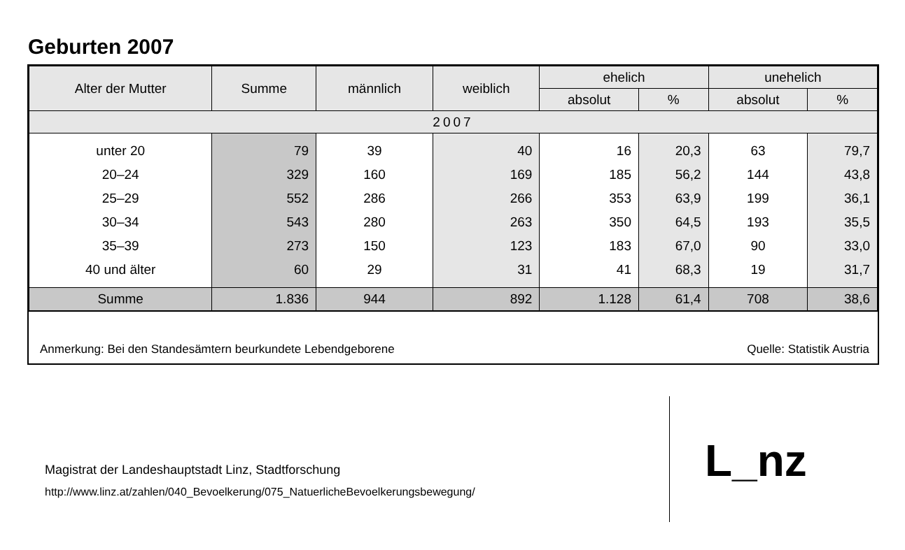Geburten 2007
| Alter der Mutter | Summe | männlich | weiblich | ehelich | | unehelich | |
| --- | --- | --- | --- | --- | --- | --- | --- |
| | | | | absolut | % | absolut | % |
| 2007 | | | | | | | |
| unter 20 | 79 | 39 | 40 | 16 | 20,3 | 63 | 79,7 |
| 20–24 | 329 | 160 | 169 | 185 | 56,2 | 144 | 43,8 |
| 25–29 | 552 | 286 | 266 | 353 | 63,9 | 199 | 36,1 |
| 30–34 | 543 | 280 | 263 | 350 | 64,5 | 193 | 35,5 |
| 35–39 | 273 | 150 | 123 | 183 | 67,0 | 90 | 33,0 |
| 40 und älter | 60 | 29 | 31 | 41 | 68,3 | 19 | 31,7 |
| Summe | 1.836 | 944 | 892 | 1.128 | 61,4 | 708 | 38,6 |
Anmerkung: Bei den Standesämtern beurkundete Lebendgeborene Quelle: Statistik Austria
Magistrat der Landeshauptstadt Linz, Stadtforschung
http://www.linz.at/zahlen/040_Bevoelkerung/075_NatuerlicheBevoelkerungsbewegung/
L_nz